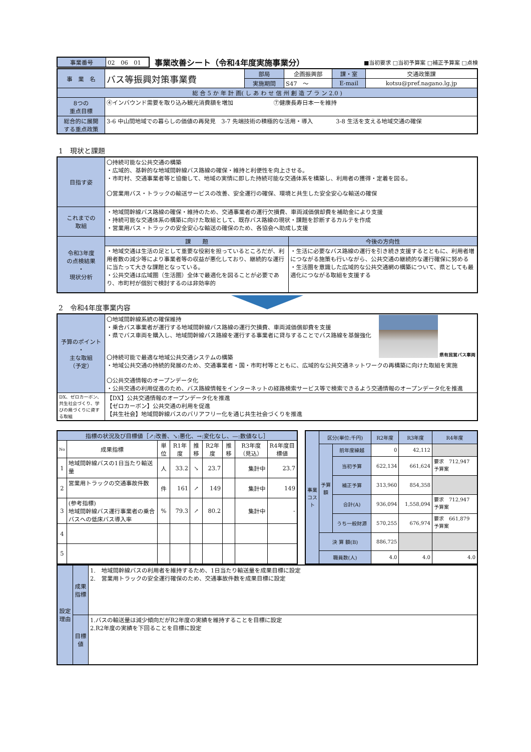| 事業番号 | 02 06 01 |
事業改善シート（令和4年度実施事業分）
■当初要求 □当初予算案 □補正予算案 □点検
| 事 業 名 | バス等振興対策事業費 | 部局 | 企画振興部 | 課・室 | 交通政策課 |
| | | 実施期間 | S47 ～ | E-mail | kotsu@pref.nagano.lg.jp |
| 総 合 5 か 年 計 画( し あ わ せ 信 州 創 造 プ ラ ン 2.0 ) | | | | | |
| 8つの 重点目標 | ④インバウンド需要を取り込み観光消費額を増加 ⑦健康長寿日本一を維持 | | | | |
| 総合的に展開 する重点政策 | 3-6 中山間地域での暮らしの価値の再発見 3-7 先端技術の積極的な活用・導入 3-8 生活を支える地域交通の確保 | | | | |
1　現状と課題
| 目指す姿 | 〇持続可能な公共交通の構築 ・広域的、基幹的な地域間幹線バス路線の確保・維持と利便性を向上させる。 ・市町村、交通事業者等と協働して、地域の実情に即した持続可能な交通体系を構築し、利用者の獲得・定着を図る。 〇営業用バス・トラックの輸送サービスの改善、安全運行の確保、環境と共生した安全安心な輸送の確保 | |
| これまでの 取組 | ・地域間幹線バス路線の確保・維持のため、交通事業者の運行欠損費、車両減価償却費を補助金により支援 ・持続可能な交通体系の構築に向けた取組として、既存バス路線の現状・課題を診断するカルテを作成 ・営業用バス・トラックの安全安心な輸送の確保のため、各協会へ助成し支援 | |
| 令和3年度 の点検結果 ・ 現状分析 | 課 題 | 今後の方向性 |
| | ・地域交通は生活の足として重要な役割を担っているところだが、利用者数の減少等により事業者等の収益が悪化しており、継続的な運行に当たって大きな課題となっている。 ・公共交通は広域圏（生活圏）全体で最適化を図ることが必要であり、市町村が個別で検討するのは非効率的 | ・生活に必要なバス路線の運行を引き続き支援するとともに、利用者増につながる施策も行いながら、公共交通の継続的な運行確保に努める ・生活圏を意識した広域的な公共交通網の構築について、県としても最適化につながる取組を支援する |
2　令和4年度事業内容
| 予算のポイント ・ 主な取組 （予定） | 県有民営バス車両 〇地域間幹線系統の確保維持 ・乗合バス事業者が運行する地域間幹線バス路線の運行欠損費、車両減価償却費を支援 ・県でバス車両を購入し、地域間幹線バス路線を運行する事業者に貸与することでバス路線を基盤強化 〇持続可能で最適な地域公共交通システムの構築 ・地域公共交通の持続的発展のため、交通事業者・国・市町村等とともに、広域的な公共交通ネットワークの再構築に向けた取組を実施 〇公共交通情報のオープンデータ化 ・公共交通の利用促進のため、バス路線情報をインターネットの経路検索サービス等で検索できるよう交通情報のオープンデータ化を推進 |
| DX、ゼロカーボン、共生社会づくり、学びの県づくりに資する取組 | 【DX】公共交通情報のオープンデータ化を推進 【ゼロカーボン】公共交通の利用を促進 【共生社会】地域間幹線バスのバリアフリー化を通じ共生社会づくりを推進 |
| 指標の状況及び目標値［↗:改善、↘:悪化、→:変化なし、—:数値なし］ | | | | | | | | |
| No | 成果指標 | 単位 | R1年度 | 推移 | R2年度 | 推移 | R3年度（見込） | R4年度目標値 |
| 1 | 地域間幹線バスの1日当たり輸送量 | 人 | 33.2 | ↘ | 23.7 | | 集計中 | 23.7 |
| 2 | 営業用トラックの交通事故件数 | 件 | 161 | ↗ | 149 | | 集計中 | 149 |
| 3 | (参考指標) 地域間幹線バス運行事業者の乗合バスへの低床バス導入率 | % | 79.3 | ↗ | 80.2 | | 集計中 | - |
| 4 | | | | | | | | |
| 5 | | | | | | | | |
| 事業コスト | 区分(単位:千円) | | R2年度 | R3年度 | R4年度 |
| | 予算額 | 前年度繰越 | 0 | 42,112 | |
| | | 当初予算 | 622,134 | 661,624 | 要求 712,947 予算案 |
| | | 補正予算 | 313,960 | 854,358 | |
| | | 合計(A) | 936,094 | 1,558,094 | 要求 712,947 予算案 |
| | | うち一般財源 | 570,255 | 676,974 | 要求 661,879 予算案 |
| | 決 算 額(B) | | 886,725 | | |
| | 職員数(人) | | 4.0 | 4.0 | 4.0 |
| 設定理由 | 成果指標 | 1. 地域間幹線バスの利用者を維持するため、1日当たり輸送量を成果目標に設定 2. 営業用トラックの安全運行確保のため、交通事故件数を成果目標に設定 |
| | 目標値 | 1.バスの輸送量は減少傾向だがR2年度の実績を維持することを目標に設定 2.R2年度の実績を下回ることを目標に設定 |